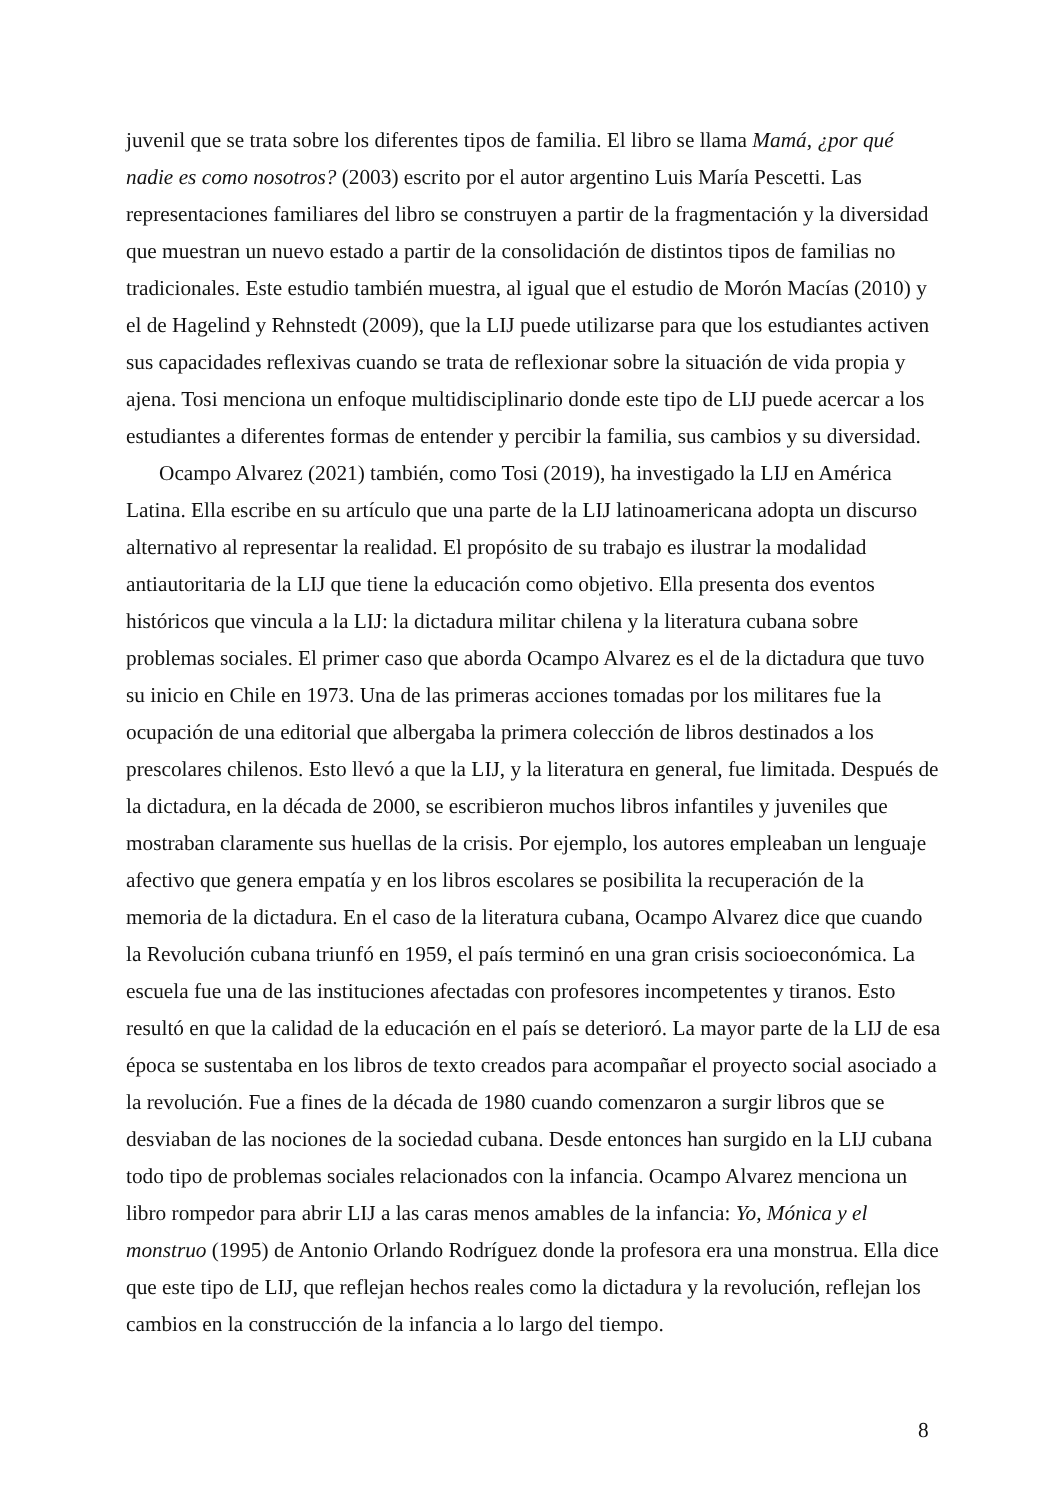juvenil que se trata sobre los diferentes tipos de familia. El libro se llama Mamá, ¿por qué nadie es como nosotros? (2003) escrito por el autor argentino Luis María Pescetti. Las representaciones familiares del libro se construyen a partir de la fragmentación y la diversidad que muestran un nuevo estado a partir de la consolidación de distintos tipos de familias no tradicionales. Este estudio también muestra, al igual que el estudio de Morón Macías (2010) y el de Hagelind y Rehnstedt (2009), que la LIJ puede utilizarse para que los estudiantes activen sus capacidades reflexivas cuando se trata de reflexionar sobre la situación de vida propia y ajena. Tosi menciona un enfoque multidisciplinario donde este tipo de LIJ puede acercar a los estudiantes a diferentes formas de entender y percibir la familia, sus cambios y su diversidad.
Ocampo Alvarez (2021) también, como Tosi (2019), ha investigado la LIJ en América Latina. Ella escribe en su artículo que una parte de la LIJ latinoamericana adopta un discurso alternativo al representar la realidad. El propósito de su trabajo es ilustrar la modalidad antiautoritaria de la LIJ que tiene la educación como objetivo. Ella presenta dos eventos históricos que vincula a la LIJ: la dictadura militar chilena y la literatura cubana sobre problemas sociales. El primer caso que aborda Ocampo Alvarez es el de la dictadura que tuvo su inicio en Chile en 1973. Una de las primeras acciones tomadas por los militares fue la ocupación de una editorial que albergaba la primera colección de libros destinados a los prescolares chilenos. Esto llevó a que la LIJ, y la literatura en general, fue limitada. Después de la dictadura, en la década de 2000, se escribieron muchos libros infantiles y juveniles que mostraban claramente sus huellas de la crisis. Por ejemplo, los autores empleaban un lenguaje afectivo que genera empatía y en los libros escolares se posibilita la recuperación de la memoria de la dictadura. En el caso de la literatura cubana, Ocampo Alvarez dice que cuando la Revolución cubana triunfó en 1959, el país terminó en una gran crisis socioeconómica. La escuela fue una de las instituciones afectadas con profesores incompetentes y tiranos. Esto resultó en que la calidad de la educación en el país se deterioró. La mayor parte de la LIJ de esa época se sustentaba en los libros de texto creados para acompañar el proyecto social asociado a la revolución. Fue a fines de la década de 1980 cuando comenzaron a surgir libros que se desviaban de las nociones de la sociedad cubana. Desde entonces han surgido en la LIJ cubana todo tipo de problemas sociales relacionados con la infancia. Ocampo Alvarez menciona un libro rompedor para abrir LIJ a las caras menos amables de la infancia: Yo, Mónica y el monstruo (1995) de Antonio Orlando Rodríguez donde la profesora era una monstrua. Ella dice que este tipo de LIJ, que reflejan hechos reales como la dictadura y la revolución, reflejan los cambios en la construcción de la infancia a lo largo del tiempo.
8